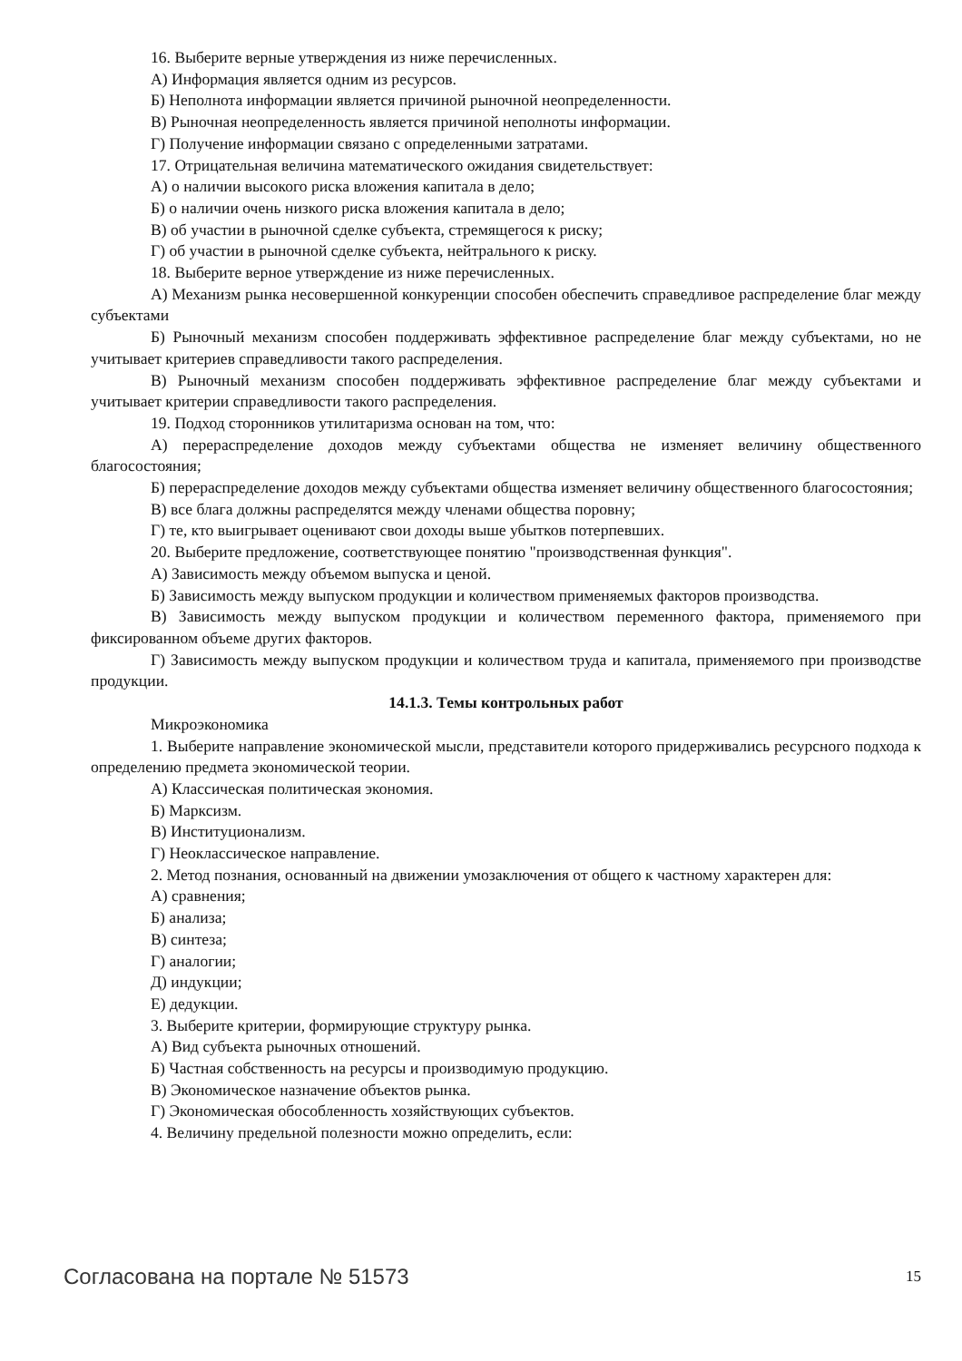16. Выберите верные утверждения из ниже перечисленных.
А) Информация является одним из ресурсов.
Б) Неполнота информации является причиной рыночной неопределенности.
В) Рыночная неопределенность является причиной неполноты информации.
Г) Получение информации связано с определенными затратами.
17. Отрицательная величина математического ожидания свидетельствует:
А) о наличии высокого риска вложения капитала в дело;
Б) о наличии очень низкого риска вложения капитала в дело;
В) об участии в рыночной сделке субъекта, стремящегося к риску;
Г) об участии в рыночной сделке субъекта, нейтрального к риску.
18. Выберите верное утверждение из ниже перечисленных.
А) Механизм рынка несовершенной конкуренции способен обеспечить справедливое распределение благ между субъектами
Б) Рыночный механизм способен поддерживать эффективное распределение благ между субъектами, но не учитывает критериев справедливости такого распределения.
В) Рыночный механизм способен поддерживать эффективное распределение благ между субъектами и учитывает критерии справедливости такого распределения.
19. Подход сторонников утилитаризма основан на том, что:
А) перераспределение доходов между субъектами общества не изменяет величину общественного благосостояния;
Б) перераспределение доходов между субъектами общества изменяет величину общественного благосостояния;
В) все блага должны распределятся между членами общества поровну;
Г) те, кто выигрывает оценивают свои доходы выше убытков потерпевших.
20. Выберите предложение, соответствующее понятию "производственная функция".
А) Зависимость между объемом выпуска и ценой.
Б) Зависимость между выпуском продукции и количеством применяемых факторов производства.
В) Зависимость между выпуском продукции и количеством переменного фактора, применяемого при фиксированном объеме других факторов.
Г) Зависимость между выпуском продукции и количеством труда и капитала, применяемого при производстве продукции.
14.1.3. Темы контрольных работ
Микроэкономика
1. Выберите направление экономической мысли, представители которого придерживались ресурсного подхода к определению предмета экономической теории.
А) Классическая политическая экономия.
Б) Марксизм.
В) Институционализм.
Г) Неоклассическое направление.
2. Метод познания, основанный на движении умозаключения от общего к частному характерен для:
А) сравнения;
Б) анализа;
В) синтеза;
Г) аналогии;
Д) индукции;
Е) дедукции.
3. Выберите критерии, формирующие структуру рынка.
А) Вид субъекта рыночных отношений.
Б) Частная собственность на ресурсы и производимую продукцию.
В) Экономическое назначение объектов рынка.
Г) Экономическая обособленность хозяйствующих субъектов.
4. Величину предельной полезности можно определить, если:
Согласована на портале № 51573 15